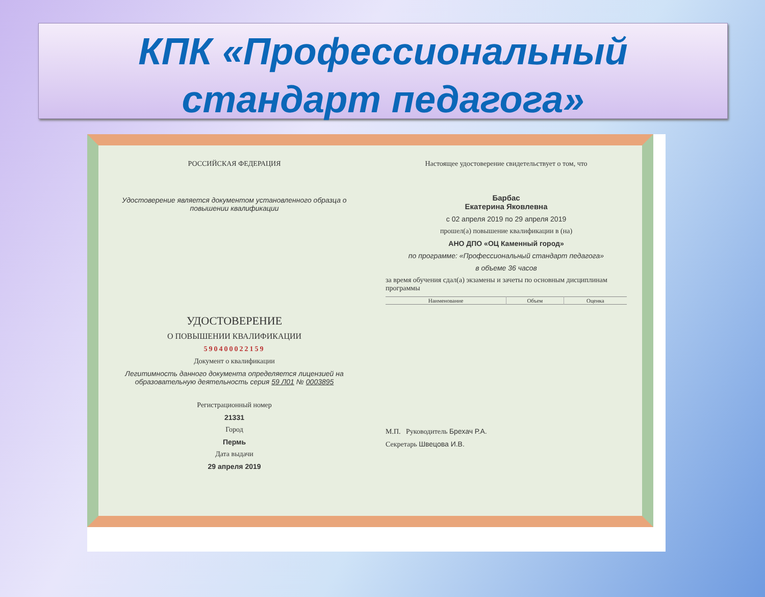КПК «Профессиональный стандарт педагога»
РОССИЙСКАЯ ФЕДЕРАЦИЯ
Удостоверение является документом установленного образца о повышении квалификации
УДОСТОВЕРЕНИЕ
О ПОВЫШЕНИИ КВАЛИФИКАЦИИ
590400022159
Документ о квалификации
Легитимность данного документа определяется лицензией на образовательную деятельность серия 59 Л01 № 0003895
Регистрационный номер
21331
Город
Пермь
Дата выдачи
29 апреля 2019
Настоящее удостоверение свидетельствует о том, что
Барбас
Екатерина Яковлевна
с 02 апреля 2019 по 29 апреля 2019
прошел(а) повышение квалификации в (на)
АНО ДПО «ОЦ Каменный город»
по программе: «Профессиональный стандарт педагога»
в объеме 36 часов
за время обучения сдал(а) экзамены и зачеты по основным дисциплинам программы
| Наименование | Объем | Оценка |
| --- | --- | --- |
М.П. Руководитель Брехач Р.А.
Секретарь Швецова И.В.